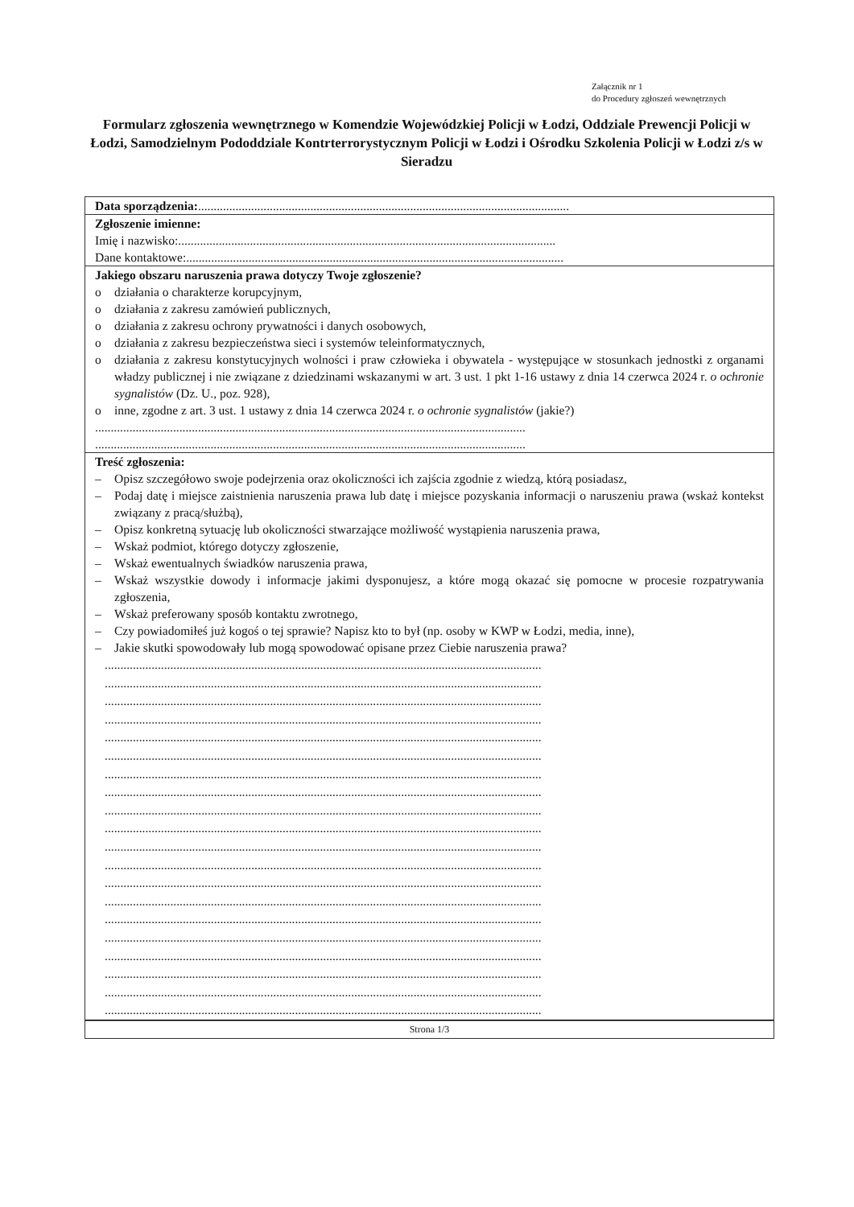Załącznik nr 1
do Procedury zgłoszeń wewnętrznych
Formularz zgłoszenia wewnętrznego w Komendzie Wojewódzkiej Policji w Łodzi, Oddziale Prewencji Policji w Łodzi, Samodzielnym Pododdziale Kontrterrorystycznym Policji w Łodzi i Ośrodku Szkolenia Policji w Łodzi z/s w Sieradzu
Data sporządzenia:.......................................................................................................................
Zgłoszenie imienne:
Imię i nazwisko:.........................................................................................................................
Dane kontaktowe:.........................................................................................................................
Jakiego obszaru naruszenia prawa dotyczy Twoje zgłoszenie?
o działania o charakterze korupcyjnym,
o działania z zakresu zamówień publicznych,
o działania z zakresu ochrony prywatności i danych osobowych,
o działania z zakresu bezpieczeństwa sieci i systemów teleinformatycznych,
o działania z zakresu konstytucyjnych wolności i praw człowieka i obywatela - występujące w stosunkach jednostki z organami władzy publicznej i nie związane z dziedzinami wskazanymi w art. 3 ust. 1 pkt 1-16 ustawy z dnia 14 czerwca 2024 r. o ochronie sygnalistów (Dz. U., poz. 928),
o inne, zgodne z art. 3 ust. 1 ustawy z dnia 14 czerwca 2024 r. o ochronie sygnalistów (jakie?)
..........................................................................................................................................
..........................................................................................................................................
Treść zgłoszenia:
– Opisz szczegółowo swoje podejrzenia oraz okoliczności ich zajścia zgodnie z wiedzą, którą posiadasz,
– Podaj datę i miejsce zaistnienia naruszenia prawa lub datę i miejsce pozyskania informacji o naruszeniu prawa (wskaż kontekst związany z pracą/służbą),
– Opisz konkretną sytuację lub okoliczności stwarzające możliwość wystąpienia naruszenia prawa,
– Wskaż podmiot, którego dotyczy zgłoszenie,
– Wskaż ewentualnych świadków naruszenia prawa,
– Wskaż wszystkie dowody i informacje jakimi dysponujesz, a które mogą okazać się pomocne w procesie rozpatrywania zgłoszenia,
– Wskaż preferowany sposób kontaktu zwrotnego,
– Czy powiadomiłeś już kogoś o tej sprawie? Napisz kto to był (np. osoby w KWP w Łodzi, media, inne),
– Jakie skutki spowodowały lub mogą spowodować opisane przez Ciebie naruszenia prawa?
............................................................................................................................................
............................................................................................................................................
............................................................................................................................................
............................................................................................................................................
............................................................................................................................................
............................................................................................................................................
............................................................................................................................................
............................................................................................................................................
............................................................................................................................................
............................................................................................................................................
............................................................................................................................................
............................................................................................................................................
............................................................................................................................................
............................................................................................................................................
............................................................................................................................................
............................................................................................................................................
............................................................................................................................................
............................................................................................................................................
............................................................................................................................................
............................................................................................................................................
Strona 1/3